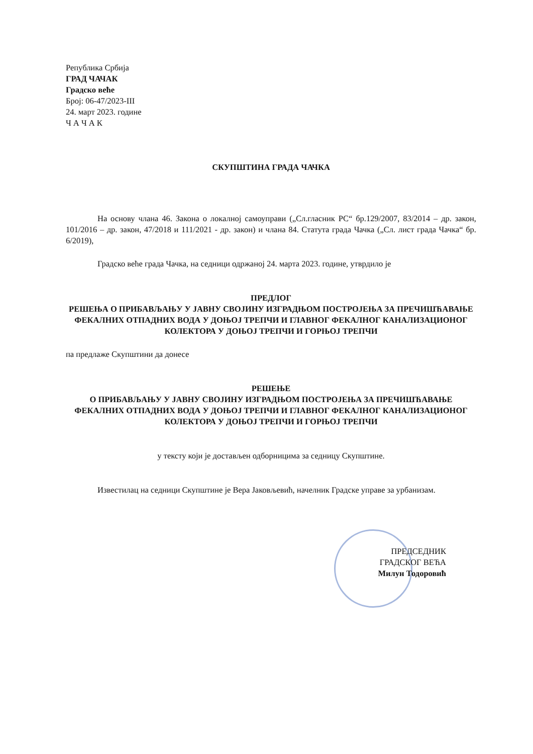Република Србија
ГРАД ЧАЧАК
Градско веће
Број: 06-47/2023-III
24. март 2023. године
Ч А Ч А К
СКУПШТИНА ГРАДА ЧАЧКА
На основу члана 46. Закона о локалној самоуправи („Сл.гласник РС“ бр.129/2007, 83/2014 – др. закон, 101/2016 – др. закон, 47/2018 и 111/2021 - др. закон) и члана 84. Статута града Чачка („Сл. лист града Чачка“ бр. 6/2019),
Градско веће града Чачка, на седници одржаној 24. марта 2023. године, утврдило је
ПРЕДЛОГ
РЕШЕЊА О ПРИБАВЉАЊУ У ЈАВНУ СВОЈИНУ ИЗГРАДЊОМ ПОСТРОЈЕЊА ЗА ПРЕЧИШЋАВАЊЕ ФЕКАЛНИХ ОТПАДНИХ ВОДА У ДОЊОЈ ТРЕПЧИ И ГЛАВНОГ ФЕКАЛНОГ КАНАЛИЗАЦИОНОГ КОЛЕКТОРА У ДОЊОЈ ТРЕПЧИ И ГОРЊОЈ ТРЕПЧИ
па предлаже Скупштини да донесе
РЕШЕЊЕ
О ПРИБАВЉАЊУ У ЈАВНУ СВОЈИНУ ИЗГРАДЊОМ ПОСТРОЈЕЊА ЗА ПРЕЧИШЋАВАЊЕ ФЕКАЛНИХ ОТПАДНИХ ВОДА У ДОЊОЈ ТРЕПЧИ И ГЛАВНОГ ФЕКАЛНОГ КАНАЛИЗАЦИОНОГ КОЛЕКТОРА У ДОЊОЈ ТРЕПЧИ И ГОРЊОЈ ТРЕПЧИ
у тексту који је достављен одборницима за седницу Скупштине.
Известилац на седници Скупштине је Вера Јаковљевић, начелник Градске управе за урбанизам.
ПРЕДСЕДНИК
ГРАДСКОГ ВЕЋА
Милун Тодоровић